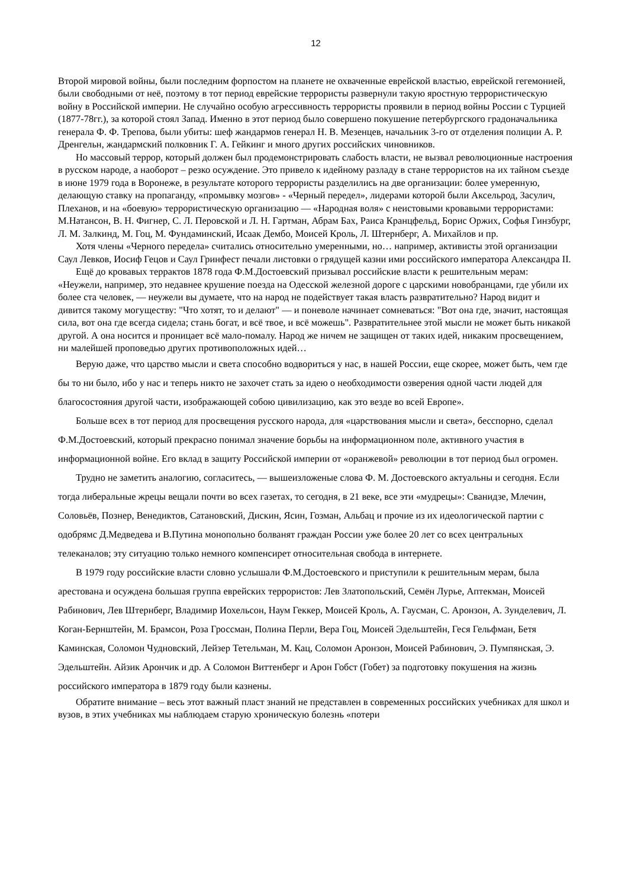12
Второй мировой войны, были последним форпостом на планете не охваченные еврейской властью, еврейской гегемонией, были свободными от неё, поэтому в тот период еврейские террористы развернули такую яростную террористическую войну в Российской империи. Не случайно особую агрессивность террористы проявили в период войны России с Турцией (1877-78гг.), за которой стоял Запад. Именно в этот период было совершено покушение петербургского градоначальника генерала Ф. Ф. Трепова, были убиты: шеф жандармов генерал Н. В. Мезенцев, начальник 3-го от отделения полиции А. Р. Дренгельн, жандармский полковник Г. А. Гейкинг и много других российских чиновников.
Но массовый террор, который должен был продемонстрировать слабость власти, не вызвал революционные настроения в русском народе, а наоборот – резко осуждение. Это привело к идейному разладу в стане террористов на их тайном съезде в июне 1979 года в Воронеже, в результате которого террористы разделились на две организации: более умеренную, делающую ставку на пропаганду, «промывку мозгов» - «Черный передел», лидерами которой были Аксельрод, Засулич, Плеханов, и на «боевую» террористическую организацию — «Народная воля» с неистовыми кровавыми террористами: М.Натансон, В. Н. Фигнер, С. Л. Перовской и Л. Н. Гартман, Абрам Бах, Раиса Кранцфельд, Борис Оржих, Софья Гинзбург, Л. М. Залкинд, М. Гоц, М. Фундаминский, Исаак Дембо, Моисей Кроль, Л. Штернберг, А. Михайлов и пр.
Хотя члены «Черного передела» считались относительно умеренными, но… например, активисты этой организации Саул Левков, Иосиф Гецов и Саул Гринфест печали листовки о грядущей казни ими российского императора Александра II.
Ещё до кровавых терpактов 1878 года Ф.М.Достоевский призывал российские власти к решительным мерам: «Неужели, например, это недавнее крушение поезда на Одесской железной дороге с царскими новобранцами, где убили их более ста человек, — неужели вы думаете, что на народ не подействует такая власть развратительно? Народ видит и дивится такому могуществу: "Что хотят, то и делают" — и поневоле начинает сомневаться: "Вот она где, значит, настоящая сила, вот она где всегда сидела; стань богат, и всё твое, и всё можешь". Развратительнее этой мысли не может быть никакой другой. А она носится и проницает всё мало-помалу. Народ же ничем не защищен от таких идей, никаким просвещением, ни малейшей проповедью других противоположных идей…
Верую даже, что царство мысли и света способно водвориться у нас, в нашей России, еще скорее, может быть, чем где бы то ни было, ибо у нас и теперь никто не захочет стать за идею о необходимости озверения одной части людей для благосостояния другой части, изображающей собою цивилизацию, как это везде во всей Европе».
Больше всех в тот период для просвещения русского народа, для «царствования мысли и света», бесспорно, сделал Ф.М.Достоевский, который прекрасно понимал значение борьбы на информационном поле, активного участия в информационной войне. Его вклад в защиту Российской империи от «оранжевой» революции в тот период был огромен.
Трудно не заметить аналогию, согласитесь, — вышеизложеные слова Ф. М. Достоевского актуальны и сегодня. Если тогда либеральные жрецы вещали почти во всех газетах, то сегодня, в 21 веке, все эти «мудрецы»: Сванидзе, Млечин, Соловьёв, Познер, Венедиктов, Сатановский, Дискин, Ясин, Гозман, Альбац и прочие из их идеологической партии с одобрямс Д.Медведева и В.Путина монопольно болванят граждан России уже более 20 лет со всех центральных телеканалов; эту ситуацию только немного компенсирет относительная свобода в интернете.
В 1979 году российские власти словно услышали Ф.М.Достоевского и приступили к решительным мерам, была арестована и осуждена большая группа еврейских террористов: Лев Златопольский, Семён Лурье, Аптекман, Моисей Рабинович, Лев Штернберг, Владимир Иохельсон, Наум Геккер, Моисей Кроль, А. Гаусман, С. Аронзон, А. Зунделевич, Л. Коган-Бернштейн, М. Брамсон, Роза Гроссман, Полина Перли, Вера Гоц, Моисей Эдельштейн, Геся Гельфман, Бетя Каминская, Соломон Чудновский, Лейзер Тетельман, М. Кац, Соломон Аронзон, Моисей Рабинович, Э. Пумпянская, Э. Эдельштейн. Айзик Арончик и др. А Соломон Виттенберг и Арон Гобст (Гобет) за подготовку покушения на жизнь российского императора в 1879 году были казнены.
Обратите внимание – весь этот важный пласт знаний не представлен в современных российских учебниках для школ и вузов, в этих учебниках мы наблюдаем старую хроническую болезнь «потери